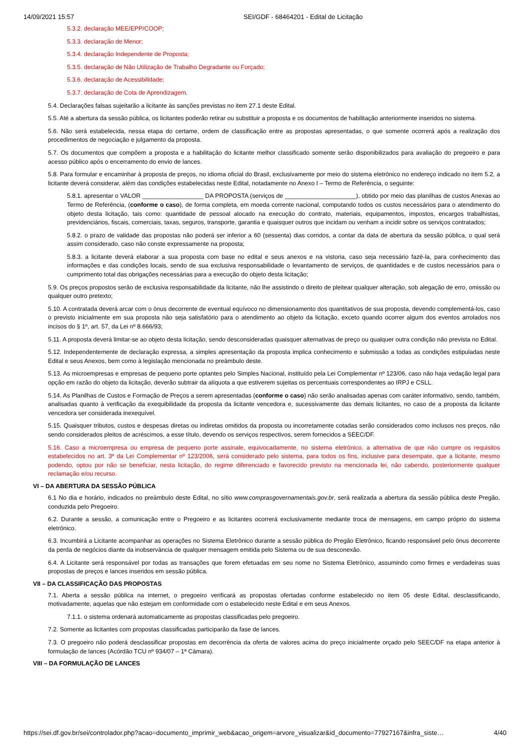14/09/2021 15:57 SEI/GDF - 68464201 - Edital de Licitação
5.3.2. declaração MEE/EPP/COOP;
5.3.3. declaração de Menor;
5.3.4. declaração Independente de Proposta;
5.3.5. declaração de Não Utilização de Trabalho Degradante ou Forçado;
5.3.6. declaração de Acessibilidade;
5.3.7. declaração de Cota de Aprendizagem.
5.4. Declarações falsas sujeitarão a licitante às sanções previstas no item 27.1 deste Edital.
5.5. Até a abertura da sessão pública, os licitantes poderão retirar ou substituir a proposta e os documentos de habilitação anteriormente inseridos no sistema.
5.6. Não será estabelecida, nessa etapa do certame, ordem de classificação entre as propostas apresentadas, o que somente ocorrerá após a realização dos procedimentos de negociação e julgamento da proposta.
5.7. Os documentos que compõem a proposta e a habilitação do licitante melhor classificado somente serão disponibilizados para avaliação do pregoeiro e para acesso público após o encerramento do envio de lances.
5.8. Para formular e encaminhar à proposta de preços, no idioma oficial do Brasil, exclusivamente por meio do sistema eletrônico no endereço indicado no item 5.2, a licitante deverá considerar, além das condições estabelecidas neste Edital, notadamente no Anexo I – Termo de Referência, o seguinte:
5.8.1. apresentar o VALOR __________________ DA PROPOSTA (serviços de _____________________), obtido por meio das planilhas de custos Anexas ao Termo de Referência, (conforme o caso), de forma completa, em moeda corrente nacional, computando todos os custos necessários para o atendimento do objeto desta licitação, tais como: quantidade de pessoal alocado na execução do contrato, materiais, equipamentos, impostos, encargos trabalhistas, previdenciários, fiscais, comerciais, taxas, seguros, transporte, garantia e quaisquer outros que incidam ou venham a incidir sobre os serviços contratados;
5.8.2. o prazo de validade das propostas não poderá ser inferior a 60 (sessenta) dias corridos, a contar da data de abertura da sessão pública, o qual será assim considerado, caso não conste expressamente na proposta;
5.8.3. a licitante deverá elaborar a sua proposta com base no edital e seus anexos e na vistoria, caso seja necessário fazê-la, para conhecimento das informações e das condições locais, sendo de sua exclusiva responsabilidade o levantamento de serviços, de quantidades e de custos necessários para o cumprimento total das obrigações necessárias para a execução do objeto desta licitação;
5.9. Os preços propostos serão de exclusiva responsabilidade da licitante, não lhe assistindo o direito de pleitear qualquer alteração, sob alegação de erro, omissão ou qualquer outro pretexto;
5.10. A contratada deverá arcar com o ônus decorrente de eventual equívoco no dimensionamento dos quantitativos de sua proposta, devendo complementá-los, caso o previsto inicialmente em sua proposta não seja satisfatório para o atendimento ao objeto da licitação, exceto quando ocorrer algum dos eventos arrolados nos incisos do § 1º, art. 57, da Lei nº 8.666/93;
5.11. A proposta deverá limitar-se ao objeto desta licitação, sendo desconsideradas quaisquer alternativas de preço ou qualquer outra condição não prevista no Edital.
5.12. Independentemente de declaração expressa, a simples apresentação da proposta implica conhecimento e submissão a todas as condições estipuladas neste Edital e seus Anexos, bem como à legislação mencionada no preâmbulo deste.
5.13. As microempresas e empresas de pequeno porte optantes pelo Simples Nacional, instituído pela Lei Complementar nº 123/06, caso não haja vedação legal para opção em razão do objeto da licitação, deverão subtrair da alíquota a que estiverem sujeitas os percentuais correspondentes ao IRPJ e CSLL.
5.14. As Planilhas de Custos e Formação de Preços a serem apresentadas (conforme o caso) não serão analisadas apenas com caráter informativo, sendo, também, analisadas quanto à verificação da exequibilidade da proposta da licitante vencedora e, sucessivamente das demais licitantes, no caso de a proposta da licitante vencedora ser considerada inexequível.
5.15. Quaisquer tributos, custos e despesas diretas ou indiretas omitidos da proposta ou incorretamente cotadas serão considerados como inclusos nos preços, não sendo considerados pleitos de acréscimos, a esse título, devendo os serviços respectivos, serem fornecidos a SEEC/DF.
5.16. Caso a microempresa ou empresa de pequeno porte assinale, equivocadamente, no sistema eletrônico, a alternativa de que não cumpre os requisitos estabelecidos no art. 3º da Lei Complementar nº 123/2006, será considerado pelo sistema, para todos os fins, inclusive para desempate, que a licitante, mesmo podendo, optou por não se beneficiar, nesta licitação, do regime diferenciado e favorecido previsto na mencionada lei, não cabendo, posteriormente qualquer reclamação e/ou recurso.
VI – DA ABERTURA DA SESSÃO PÚBLICA
6.1 No dia e horário, indicados no preâmbulo deste Edital, no sítio www.comprasgovernamentais.gov.br, será realizada a abertura da sessão pública deste Pregão, conduzida pelo Pregoeiro.
6.2. Durante a sessão, a comunicação entre o Pregoeiro e as licitantes ocorrerá exclusivamente mediante troca de mensagens, em campo próprio do sistema eletrônico.
6.3. Incumbirá a Licitante acompanhar as operações no Sistema Eletrônico durante a sessão pública do Pregão Eletrônico, ficando responsável pelo ônus decorrente da perda de negócios diante da inobservância de qualquer mensagem emitida pelo Sistema ou de sua desconexão.
6.4. A Licitante será responsável por todas as transações que forem efetuadas em seu nome no Sistema Eletrônico, assumindo como firmes e verdadeiras suas propostas de preços e lances inseridos em sessão pública.
VII – DA CLASSIFICAÇÃO DAS PROPOSTAS
7.1. Aberta a sessão pública na internet, o pregoeiro verificará as propostas ofertadas conforme estabelecido no item 05 deste Edital, desclassificando, motivadamente, aquelas que não estejam em conformidade com o estabelecido neste Edital e em seus Anexos.
7.1.1. o sistema ordenará automaticamente as propostas classificadas pelo pregoeiro.
7.2. Somente as licitantes com propostas classificadas participarão da fase de lances.
7.3. O pregoeiro não poderá desclassificar propostas em decorrência da oferta de valores acima do preço inicialmente orçado pelo SEEC/DF na etapa anterior à formulação de lances (Acórdão TCU nº 934/07 – 1ª Câmara).
VIII – DA FORMULAÇÃO DE LANCES
https://sei.df.gov.br/sei/controlador.php?acao=documento_imprimir_web&acao_origem=arvore_visualizar&id_documento=77927167&infra_siste… 4/40